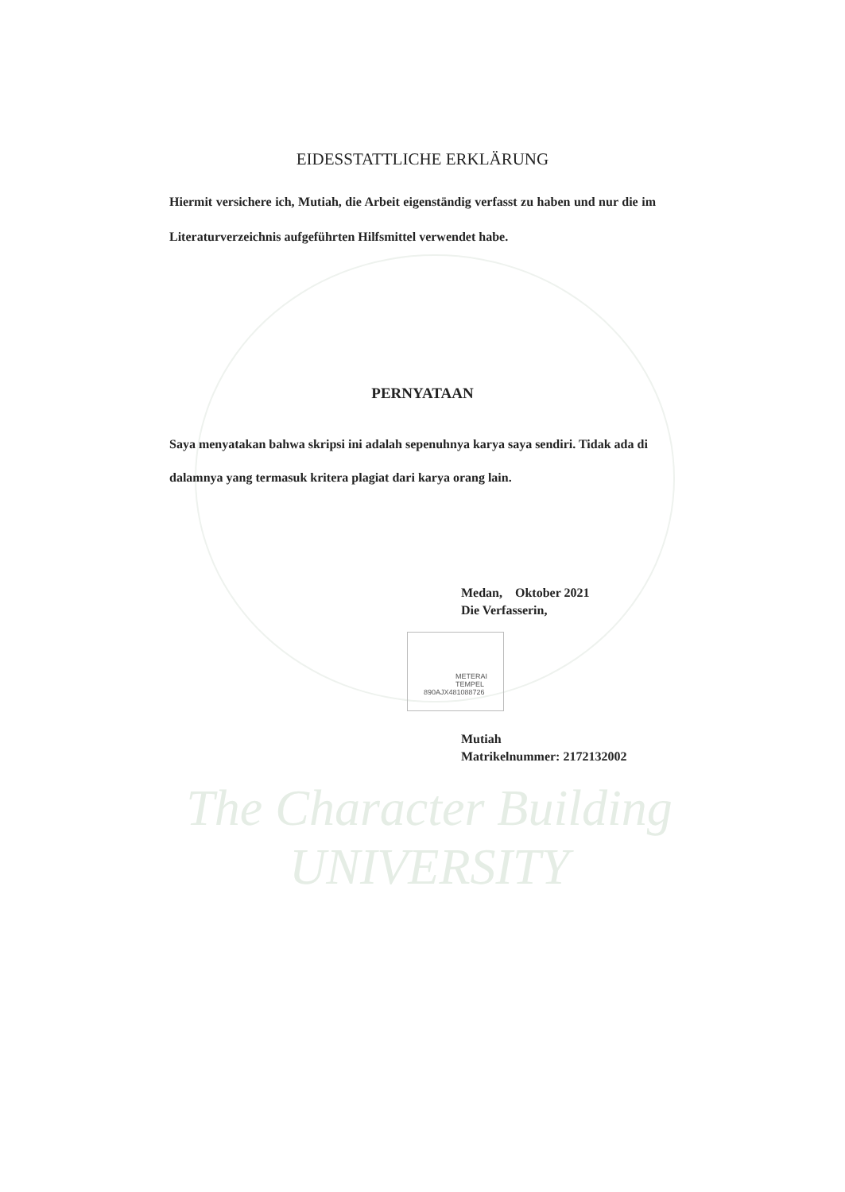EIDESSTATTLICHE ERKLÄRUNG
Hiermit versichere ich, Mutiah, die Arbeit eigenständig verfasst zu haben und nur die im Literaturverzeichnis aufgeführten Hilfsmittel verwendet habe.
PERNYATAAN
Saya menyatakan bahwa skripsi ini adalah sepenuhnya karya saya sendiri. Tidak ada di dalamnya yang termasuk kritera plagiat dari karya orang lain.
Medan, Oktober 2021
Die Verfasserin,
Mutiah
Matrikelnummer: 2172132002
METERAI TEMPEL
890AJX481088726
The Character Building UNIVERSITY